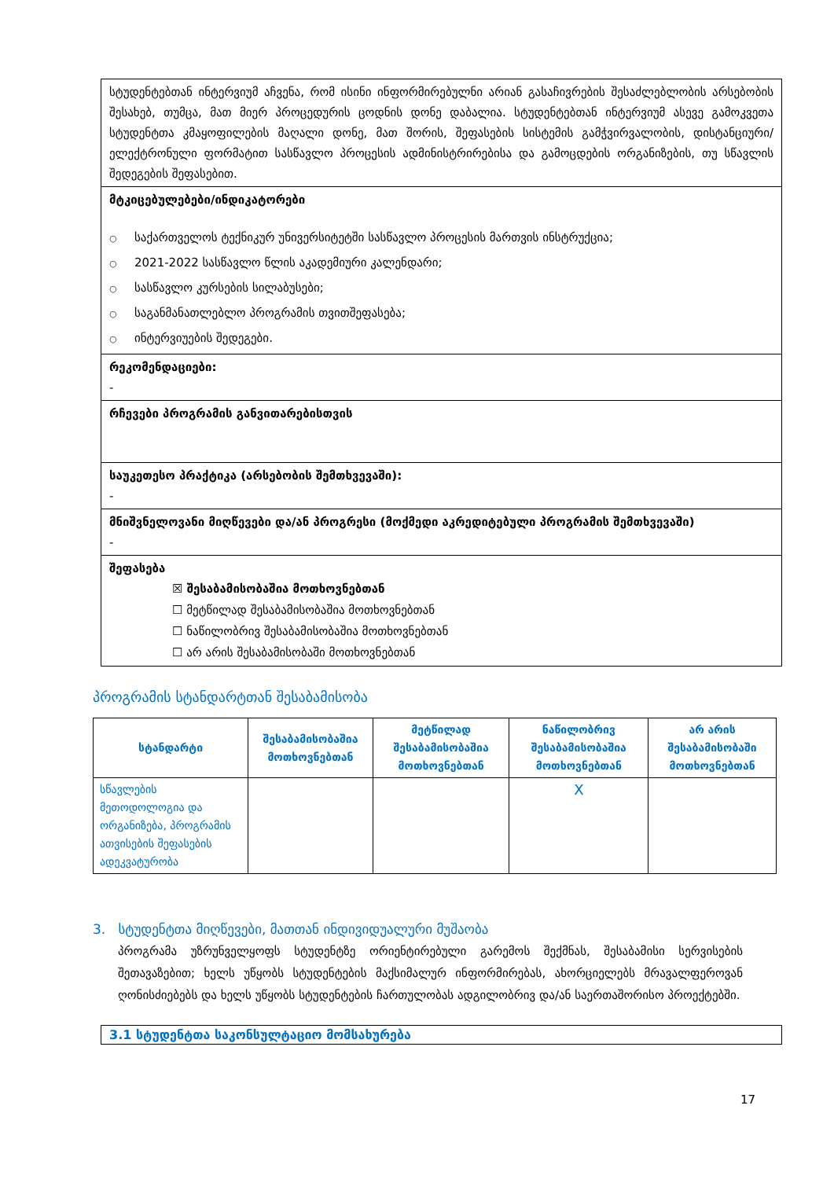სტუდენტებთან ინტერვიუმ აჩვენა, რომ ისინი ინფორმირებულნი არიან გასაჩივრების შესაძლებლობის არსებობის შესახებ, თუმცა, მათ მიერ პროცედურის ცოდნის დონე დაბალია. სტუდენტებთან ინტერვიუმ ასევე გამოკვეთა სტუდენტთა კმაყოფილების მაღალი დონე, მათ შორის, შეფასების სისტემის გამჭვირვალობის, დისტანციური/ელექტრონული ფორმატით სასწავლო პროცესის ადმინისტრირებისა და გამოცდების ორგანიზების, თუ სწავლის შედეგების შეფასებით.
მტკიცებულებები/ინდიკატორები
○ საქართველოს ტექნიკურ უნივერსიტეტში სასწავლო პროცესის მართვის ინსტრუქცია;
○ 2021-2022 სასწავლო წლის აკადემიური კალენდარი;
○ სასწავლო კურსების სილაბუსები;
○ საგანმანათლებლო პროგრამის თვითშეფასება;
○ ინტერვიუების შედეგები.
რეკომენდაციები:
-
რჩევები პროგრამის განვითარებისთვის
საუკეთესო პრაქტიკა (არსებობის შემთხვევაში):
-
მნიშვნელოვანი მიღწევები და/ან პროგრესი (მოქმედი აკრედიტებული პროგრამის შემთხვევაში)
-
შეფასება
☒ შესაბამისობაშია მოთხოვნებთან
☐ მეტწილად შესაბამისობაშია მოთხოვნებთან
☐ ნაწილობრივ შესაბამისობაშია მოთხოვნებთან
☐ არ არის შესაბამისობაში მოთხოვნებთან
პროგრამის სტანდარტთან შესაბამისობა
| სტანდარტი | შესაბამისობაშია მოთხოვნებთან | მეტწილად შესაბამისობაშია მოთხოვნებთან | ნაწილობრივ შესაბამისობაშია მოთხოვნებთან | არ არის შესაბამისობაში მოთხოვნებთან |
| --- | --- | --- | --- | --- |
| სწავლების მეთოდოლოგია და ორგანიზება, პროგრამის ათვისების შეფასების ადეკვატურობა | | | X | |
3. სტუდენტთა მიღწევები, მათთან ინდივიდუალური მუშაობა
პროგრამა უზრუნველყოფს სტუდენტზე ორიენტირებული გარემოს შექმნას, შესაბამისი სერვისების შეთავაზებით; ხელს უწყობს სტუდენტების მაქსიმალურ ინფორმირებას, ახორციელებს მრავალფეროვან ღონისძიებებს და ხელს უწყობს სტუდენტების ჩართულობას ადგილობრივ და/ან საერთაშორისო პროექტებში.
3.1 სტუდენტთა საკონსულტაციო მომსახურება
17